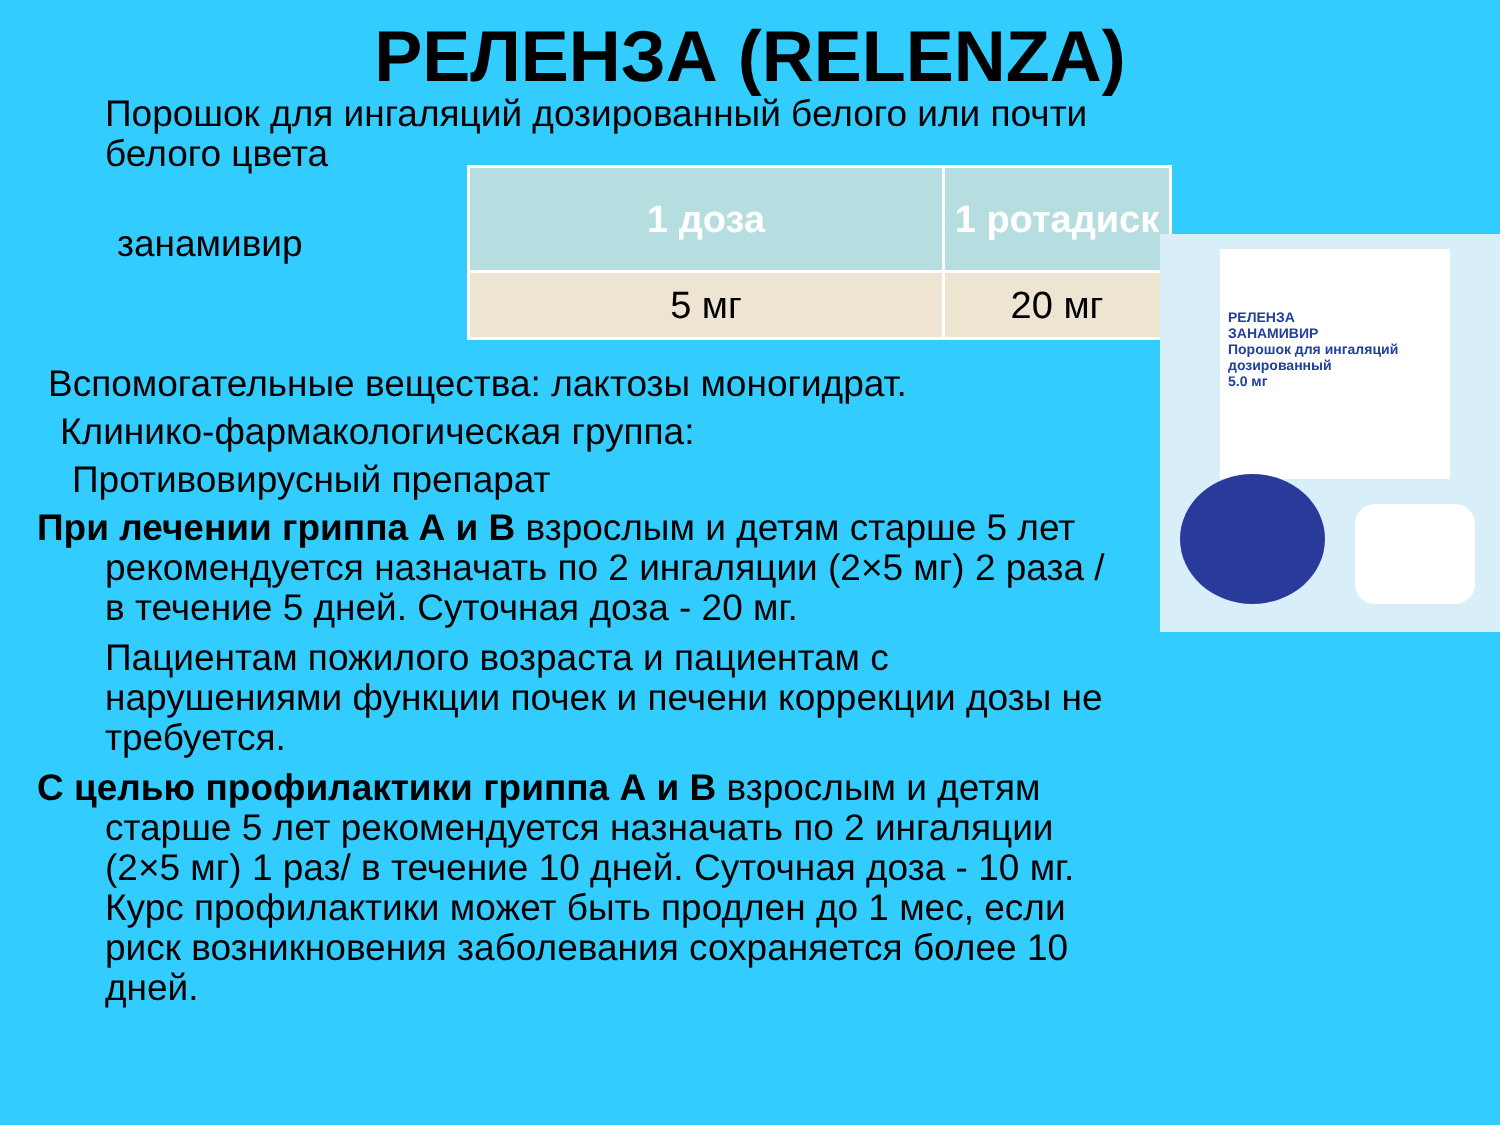РЕЛЕНЗА (RELENZA)
Порошок для ингаляций дозированный белого или почти белого цвета
занамивир
| 1 доза | 1 ротадиск |
| --- | --- |
| 5 мг | 20 мг |
Вспомогательные вещества: лактозы моногидрат.
Клинико-фармакологическая группа:
Противовирусный препарат
При лечении гриппа А и В взрослым и детям старше 5 лет рекомендуется назначать по 2 ингаляции (2×5 мг) 2 раза / в течение 5 дней. Суточная доза - 20 мг.
Пациентам пожилого возраста и пациентам с нарушениями функции почек и печени коррекции дозы не требуется.
С целью профилактики гриппа А и В взрослым и детям старше 5 лет рекомендуется назначать по 2 ингаляции (2×5 мг) 1 раз/ в течение 10 дней. Суточная доза - 10 мг. Курс профилактики может быть продлен до 1 мес, если риск возникновения заболевания сохраняется более 10 дней.
РЕЛЕНЗА
ЗАНАМИВИР
Порошок для ингаляций дозированный
5.0 мг